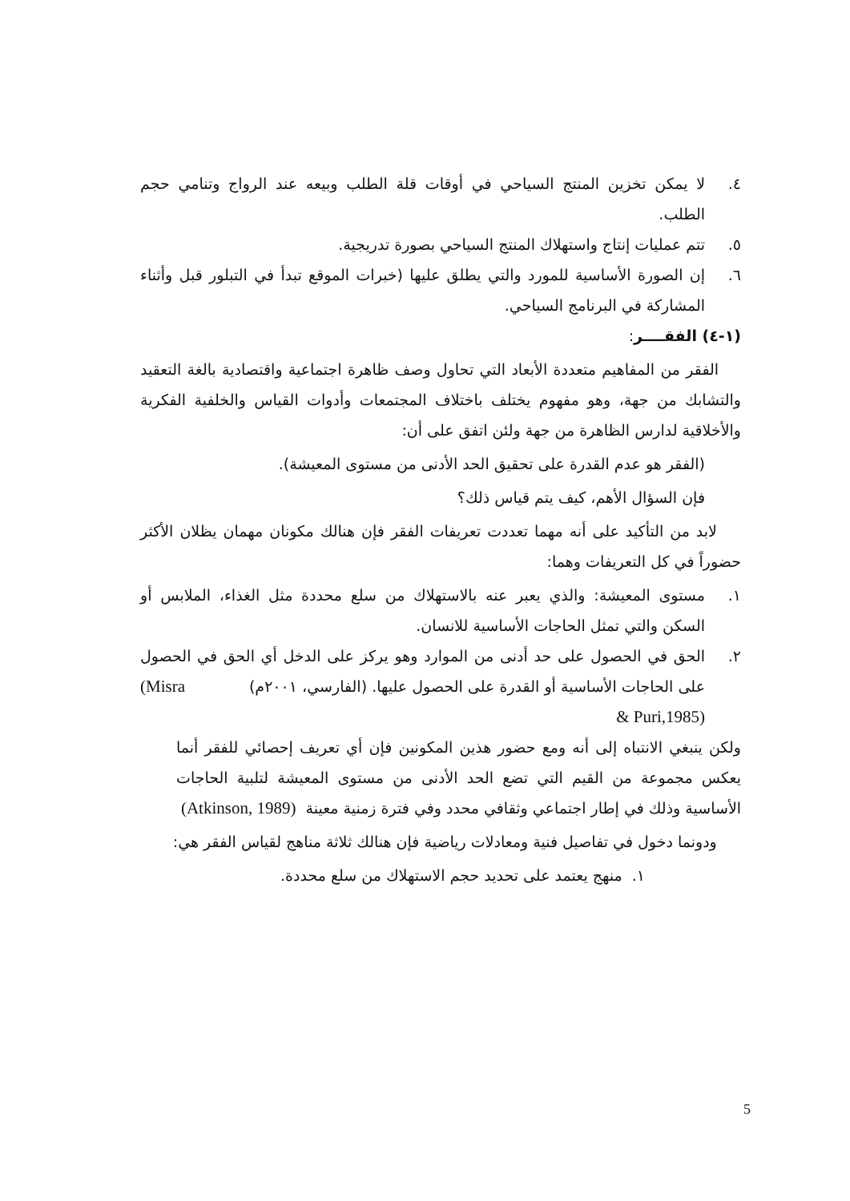٤. لا يمكن تخزين المنتج السياحي في أوقات قلة الطلب وبيعه عند الرواج وتنامي حجم الطلب.
٥. تتم عمليات إنتاج واستهلاك المنتج السياحي بصورة تدريجية.
٦. إن الصورة الأساسية للمورد والتي يطلق عليها (خبرات الموقع تبدأ في التبلور قبل وأثناء المشاركة في البرنامج السياحي.
(١-٤) الفقــــر:
الفقر من المفاهيم متعددة الأبعاد التي تحاول وصف ظاهرة اجتماعية واقتصادية بالغة التعقيد والتشابك من جهة، وهو مفهوم يختلف باختلاف المجتمعات وأدوات القياس والخلفية الفكرية والأخلاقية لدارس الظاهرة من جهة ولئن اتفق على أن:
(الفقر هو عدم القدرة على تحقيق الحد الأدنى من مستوى المعيشة).
فإن السؤال الأهم، كيف يتم قياس ذلك؟
لابد من التأكيد على أنه مهما تعددت تعريفات الفقر فإن هنالك مكونان مهمان يظلان الأكثر حضوراً في كل التعريفات وهما:
١. مستوى المعيشة: والذي يعبر عنه بالاستهلاك من سلع محددة مثل الغذاء، الملابس أو السكن والتي تمثل الحاجات الأساسية للانسان.
٢. الحق في الحصول على حد أدنى من الموارد وهو يركز على الدخل أي الحق في الحصول على الحاجات الأساسية أو القدرة على الحصول عليها. (الفارسي، ٢٠٠١م) (Misra & Puri,1985)
ولكن ينبغي الانتباه إلى أنه ومع حضور هذين المكونين فإن أي تعريف إحصائي للفقر أنما يعكس مجموعة من القيم التي تضع الحد الأدنى من مستوى المعيشة لتلبية الحاجات الأساسية وذلك في إطار اجتماعي وثقافي محدد وفي فترة زمنية معينة (Atkinson, 1989)
ودونما دخول في تفاصيل فنية ومعادلات رياضية فإن هنالك ثلاثة مناهج لقياس الفقر هي:
١. منهج يعتمد على تحديد حجم الاستهلاك من سلع محددة.
5